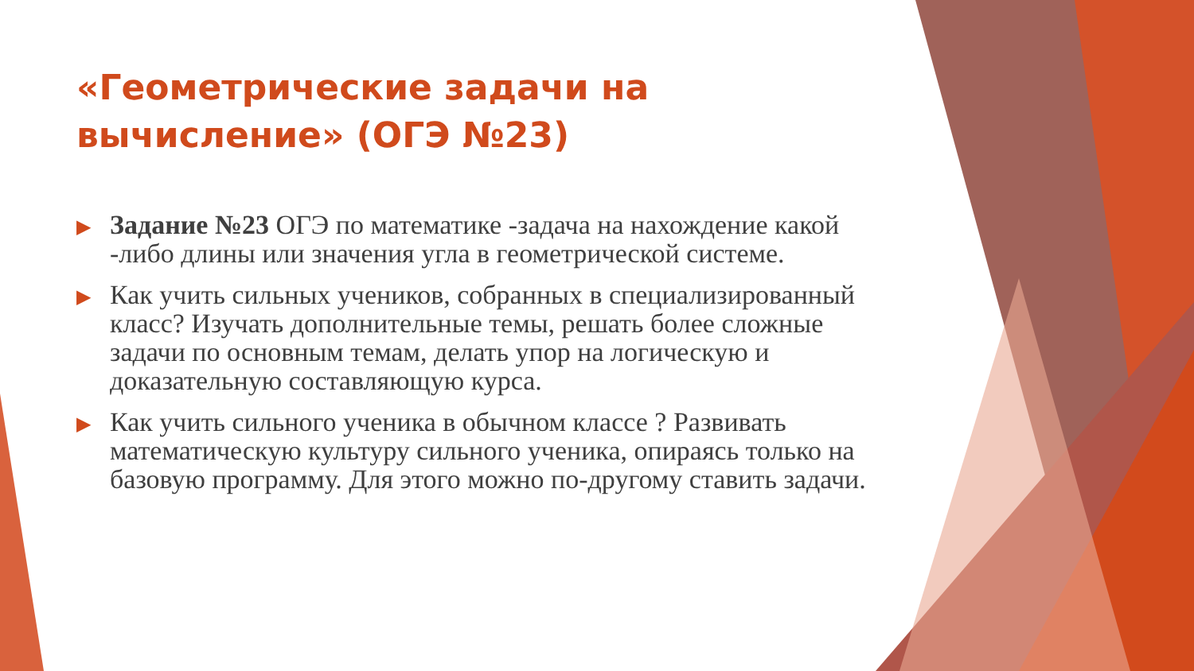«Геометрические задачи на вычисление» (ОГЭ №23)
▶ Задание №23 ОГЭ по математике -задача на нахождение какой -либо длины или значения угла в геометрической системе.
▶ Как учить сильных учеников, собранных в специализированный класс? Изучать дополнительные темы, решать более сложные задачи по основным темам, делать упор на логическую и доказательную составляющую курса.
▶ Как учить сильного ученика в обычном классе ? Развивать математическую культуру сильного ученика, опираясь только на базовую программу. Для этого можно по-другому ставить задачи.